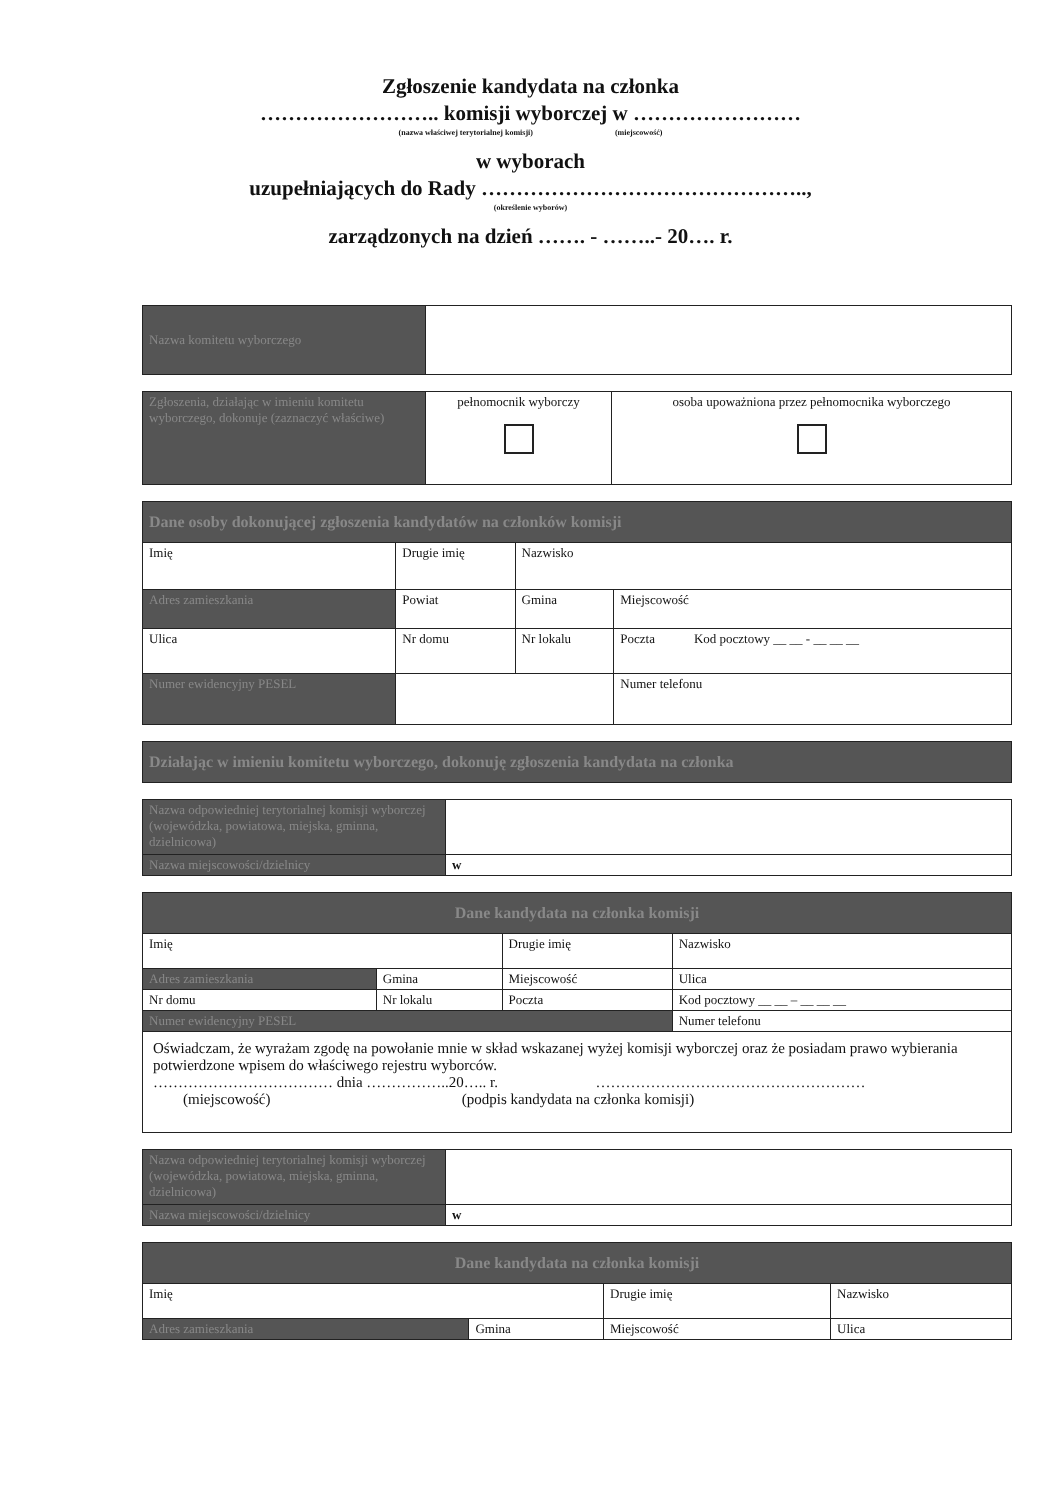Zgłoszenie kandydata na członka
…………………….. komisji wyborczej w ……………………
(nazwa właściwej terytorialnej komisji) (miejscowość)
w wyborach
uzupełniających do Rady ………………………………………..,
(określenie wyborów)
zarządzonych na dzień ……. - ……..- 20…. r.
| Nazwa komitetu wyborczego | |
| Zgłoszenia, działając w imieniu komitetu wyborczego, dokonuje (zaznaczyć właściwe) | pełnomocnik wyborczy | osoba upoważniona przez pełnomocnika wyborczego |
| Dane osoby dokonującej zgłoszenia kandydatów na członków komisji | | | |
| Imię | Drugie imię | Nazwisko | |
| Adres zamieszkania | Powiat | Gmina | Miejscowość |
| Ulica | Nr domu | Nr lokalu | Poczta Kod pocztowy __ __ - __ __ __ |
| Numer ewidencyjny PESEL | | | Numer telefonu |
| Działając w imieniu komitetu wyborczego, dokonuję zgłoszenia kandydata na członka |
| Nazwa odpowiedniej terytorialnej komisji wyborczej (wojewódzka, powiatowa, miejska, gminna, dzielnicowa) | |
| Nazwa miejscowości/dzielnicy | w |
| Dane kandydata na członka komisji | | | |
| Imię | | Drugie imię | Nazwisko |
| Adres zamieszkania | Gmina | Miejscowość | Ulica |
| Nr domu | Nr lokalu | Poczta | Kod pocztowy __ __ – __ __ __ |
| Numer ewidencyjny PESEL | | | Numer telefonu |
| Oświadczam, że wyrażam zgodę na powołanie mnie w skład wskazanej wyżej komisji wyborczej oraz że posiadam prawo wybierania potwierdzone wpisem do właściwego rejestru wyborców. ……………………………… dnia ……………..20….. r. ……………………………………………… (miejscowość) (podpis kandydata na członka komisji) | | | |
| Nazwa odpowiedniej terytorialnej komisji wyborczej (wojewódzka, powiatowa, miejska, gminna, dzielnicowa) | |
| Nazwa miejscowości/dzielnicy | w |
| Dane kandydata na członka komisji | | | |
| Imię | | Drugie imię | Nazwisko |
| Adres zamieszkania | Gmina | Miejscowość | Ulica |